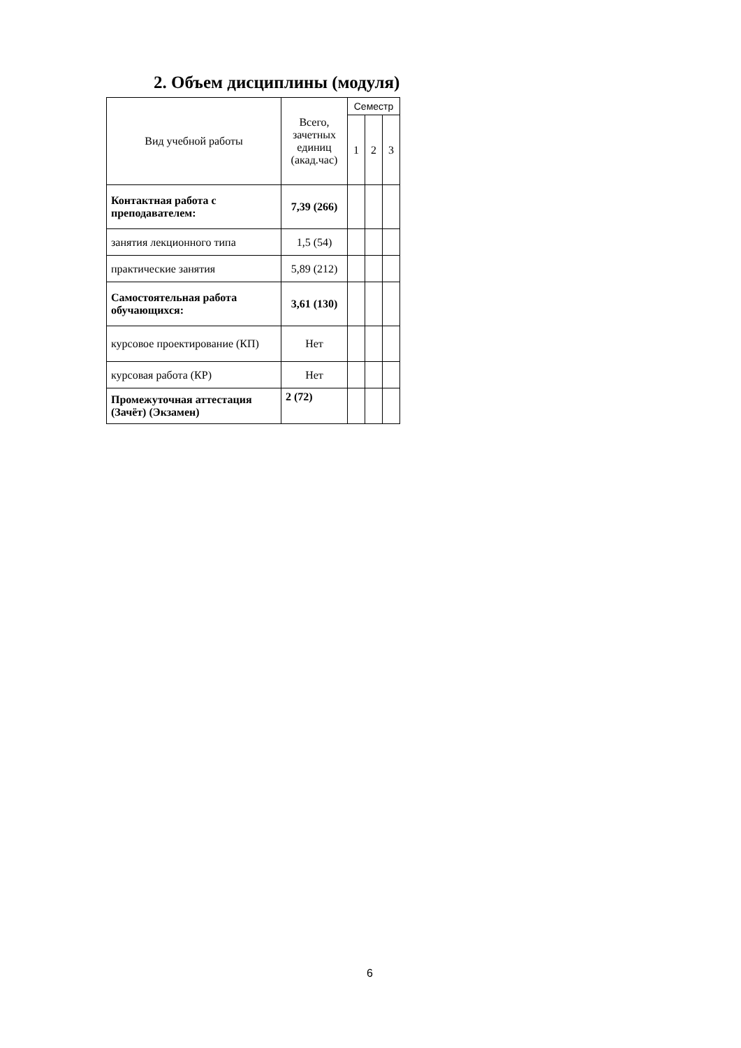2. Объем дисциплины (модуля)
| Вид учебной работы | Всего, зачетных единиц (акад.час) | Семестр | | |
| --- | --- | --- | --- | --- |
| | | 1 | 2 | 3 |
| Контактная работа с преподавателем: | 7,39 (266) | | | |
| занятия лекционного типа | 1,5 (54) | | | |
| практические занятия | 5,89 (212) | | | |
| Самостоятельная работа обучающихся: | 3,61 (130) | | | |
| курсовое проектирование (КП) | Нет | | | |
| курсовая работа (КР) | Нет | | | |
| Промежуточная аттестация (Зачёт) (Экзамен) | 2 (72) | | | |
6